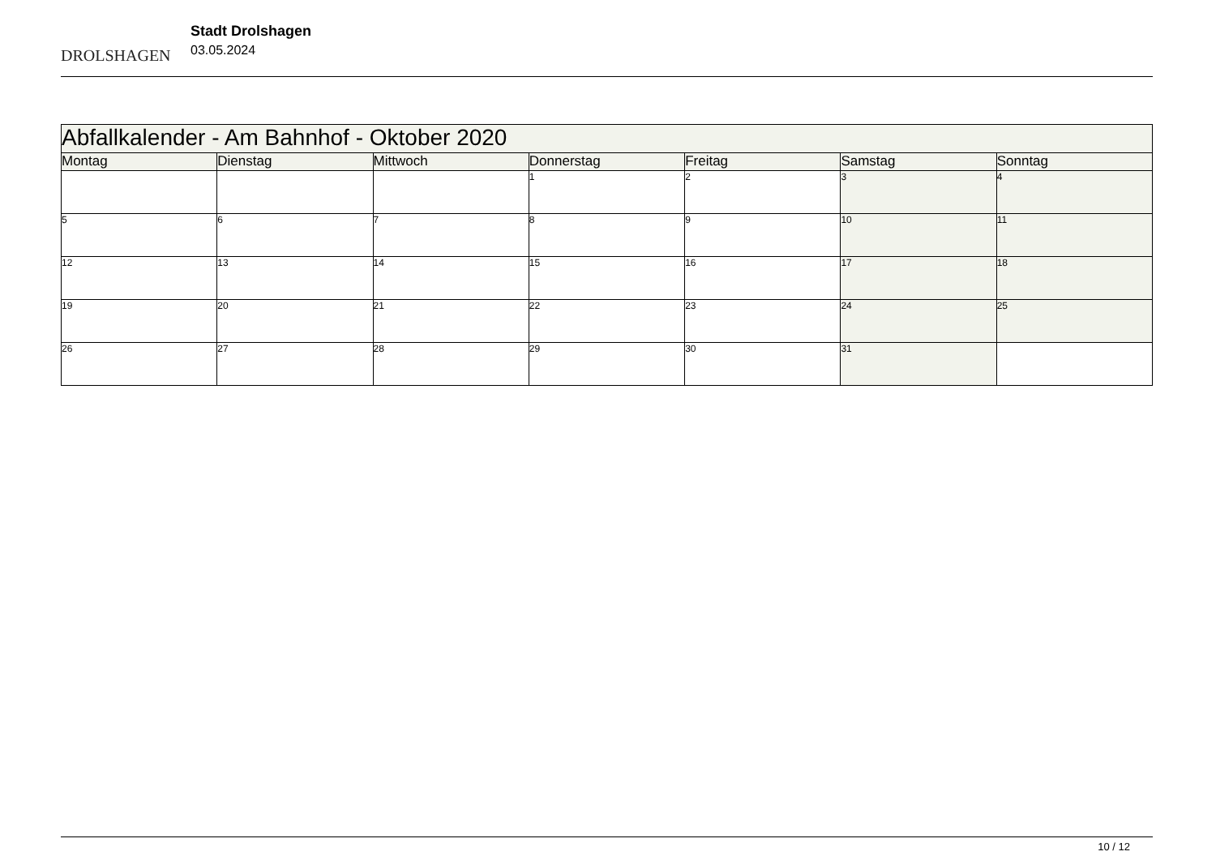DROLSHAGEN
Stadt Drolshagen
03.05.2024
| Abfallkalender - Am Bahnhof - Oktober 2020 | | | | | | |
| Montag | Dienstag | Mittwoch | Donnerstag | Freitag | Samstag | Sonntag |
| | | | 1 | 2 | 3 | 4 |
| 5 | 6 | 7 | 8 | 9 | 10 | 11 |
| 12 | 13 | 14 | 15 | 16 | 17 | 18 |
| 19 | 20 | 21 | 22 | 23 | 24 | 25 |
| 26 | 27 | 28 | 29 | 30 | 31 | |
10 / 12